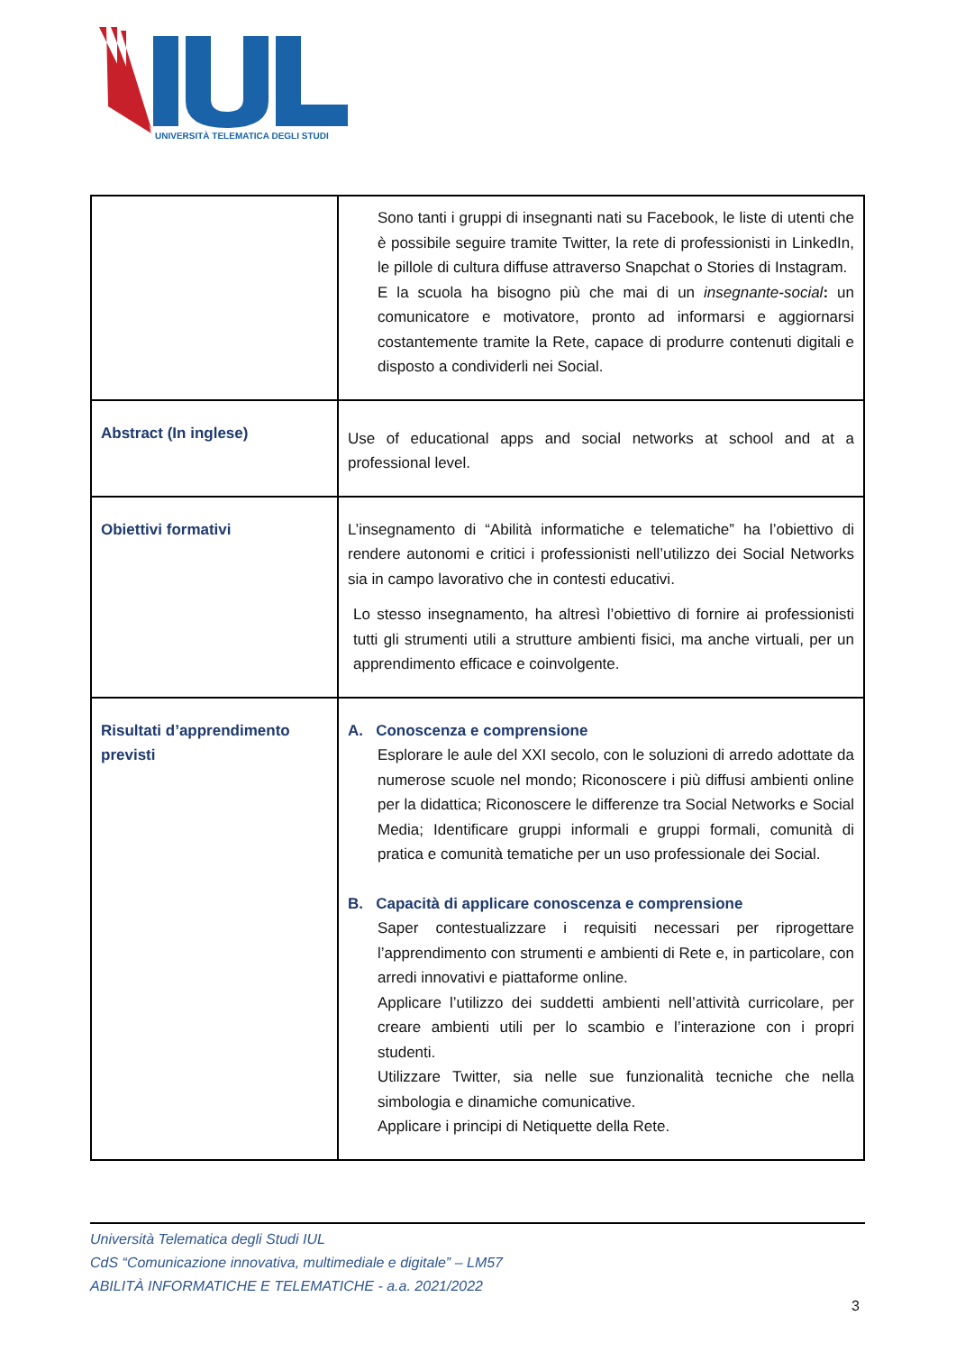UNIVERSITÀ TELEMATICA DEGLI STUDI
| | Sono tanti i gruppi di insegnanti nati su Facebook, le liste di utenti che è possibile seguire tramite Twitter, la rete di professionisti in LinkedIn, le pillole di cultura diffuse attraverso Snapchat o Stories di Instagram. E la scuola ha bisogno più che mai di un insegnante-social : un comunicatore e motivatore, pronto ad informarsi e aggiornarsi costantemente tramite la Rete, capace di produrre contenuti digitali e disposto a condividerli nei Social. |
| Abstract (In inglese) | Use of educational apps and social networks at school and at a professional level. |
| Obiettivi formativi | L’insegnamento di “Abilità informatiche e telematiche” ha l’obiettivo di rendere autonomi e critici i professionisti nell’utilizzo dei Social Networks sia in campo lavorativo che in contesti educativi. Lo stesso insegnamento, ha altresì l’obiettivo di fornire ai professionisti tutti gli strumenti utili a strutture ambienti fisici, ma anche virtuali, per un apprendimento efficace e coinvolgente. |
| Risultati d’apprendimento previsti | A. Conoscenza e comprensione Esplorare le aule del XXI secolo, con le soluzioni di arredo adottate da numerose scuole nel mondo; Riconoscere i più diffusi ambienti online per la didattica; Riconoscere le differenze tra Social Networks e Social Media; Identificare gruppi informali e gruppi formali, comunità di pratica e comunità tematiche per un uso professionale dei Social. B. Capacità di applicare conoscenza e comprensione Saper contestualizzare i requisiti necessari per riprogettare l’apprendimento con strumenti e ambienti di Rete e, in particolare, con arredi innovativi e piattaforme online. Applicare l’utilizzo dei suddetti ambienti nell’attività curricolare, per creare ambienti utili per lo scambio e l’interazione con i propri studenti. Utilizzare Twitter, sia nelle sue funzionalità tecniche che nella simbologia e dinamiche comunicative. Applicare i principi di Netiquette della Rete. |
Università Telematica degli Studi IUL
CdS “Comunicazione innovativa, multimediale e digitale” – LM57
ABILITÀ INFORMATICHE E TELEMATICHE - a.a. 2021/2022
3